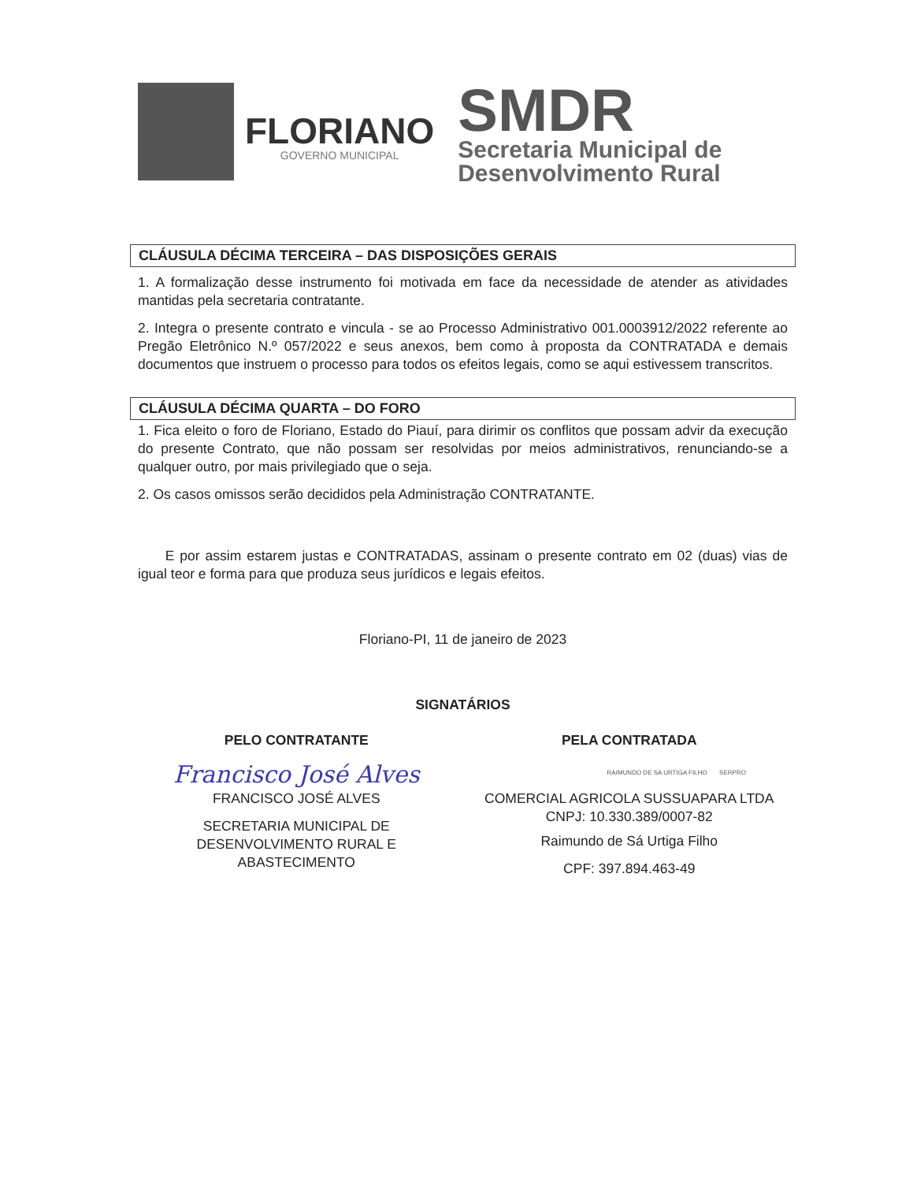FLORIANO
GOVERNO MUNICIPAL
SMDR
Secretaria Municipal de
Desenvolvimento Rural
CLÁUSULA DÉCIMA TERCEIRA – DAS DISPOSIÇÕES GERAIS
1. A formalização desse instrumento foi motivada em face da necessidade de atender as atividades mantidas pela secretaria contratante.
2. Integra o presente contrato e vincula - se ao Processo Administrativo 001.0003912/2022 referente ao Pregão Eletrônico N.º 057/2022 e seus anexos, bem como à proposta da CONTRATADA e demais documentos que instruem o processo para todos os efeitos legais, como se aqui estivessem transcritos.
CLÁUSULA DÉCIMA QUARTA – DO FORO
1. Fica eleito o foro de Floriano, Estado do Piauí, para dirimir os conflitos que possam advir da execução do presente Contrato, que não possam ser resolvidas por meios administrativos, renunciando-se a qualquer outro, por mais privilegiado que o seja.
2. Os casos omissos serão decididos pela Administração CONTRATANTE.
E por assim estarem justas e CONTRATADAS, assinam o presente contrato em 02 (duas) vias de igual teor e forma para que produza seus jurídicos e legais efeitos.
Floriano-PI, 11 de janeiro de 2023
SIGNATÁRIOS
PELO CONTRATANTE
Francisco José Alves
FRANCISCO JOSÉ ALVES
SECRETARIA MUNICIPAL DE
DESENVOLVIMENTO RURAL E
ABASTECIMENTO
PELA CONTRATADA
RAIMUNDO DE SA URTIGA FILHO SERPRO
COMERCIAL AGRICOLA SUSSUAPARA LTDA
CNPJ: 10.330.389/0007-82
Raimundo de Sá Urtiga Filho
CPF: 397.894.463-49